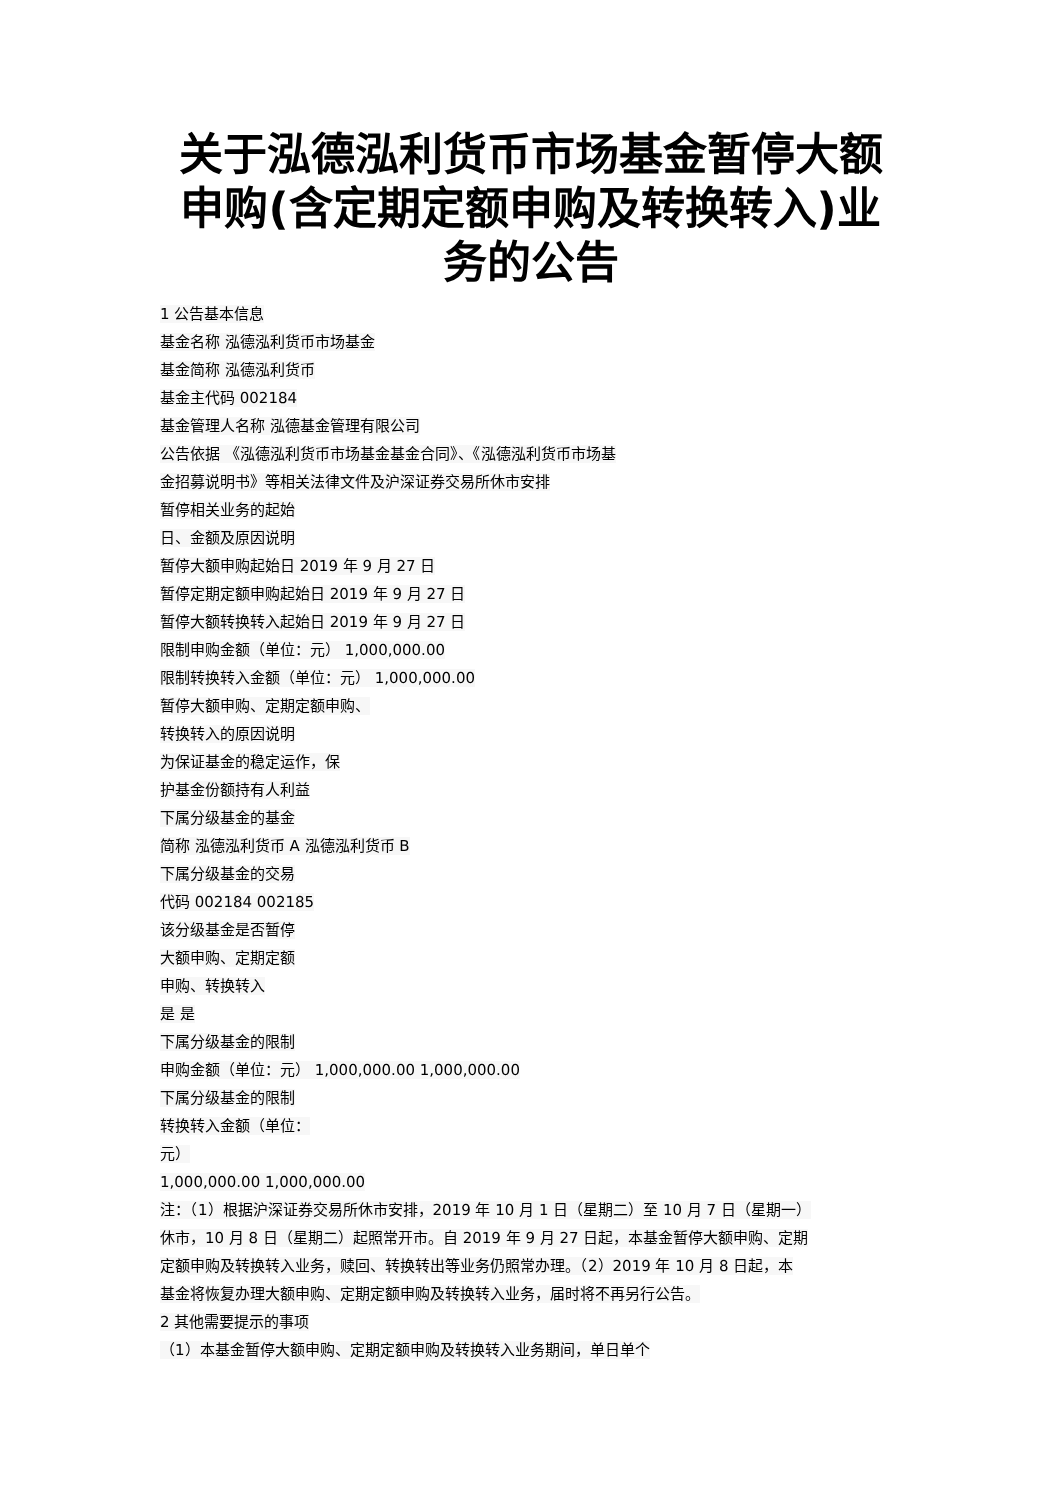关于泓德泓利货币市场基金暂停大额申购(含定期定额申购及转换转入)业务的公告
1 公告基本信息
基金名称 泓德泓利货币市场基金
基金简称 泓德泓利货币
基金主代码 002184
基金管理人名称 泓德基金管理有限公司
公告依据 《泓德泓利货币市场基金基金合同》、《泓德泓利货币市场基
金招募说明书》等相关法律文件及沪深证券交易所休市安排
暂停相关业务的起始
日、金额及原因说明
暂停大额申购起始日 2019 年 9 月 27 日
暂停定期定额申购起始日 2019 年 9 月 27 日
暂停大额转换转入起始日 2019 年 9 月 27 日
限制申购金额（单位：元） 1,000,000.00
限制转换转入金额（单位：元） 1,000,000.00
暂停大额申购、定期定额申购、
转换转入的原因说明
为保证基金的稳定运作，保
护基金份额持有人利益
下属分级基金的基金
简称 泓德泓利货币 A 泓德泓利货币 B
下属分级基金的交易
代码 002184 002185
该分级基金是否暂停
大额申购、定期定额
申购、转换转入
是 是
下属分级基金的限制
申购金额（单位：元） 1,000,000.00 1,000,000.00
下属分级基金的限制
转换转入金额（单位：
元）
1,000,000.00 1,000,000.00
注：（1）根据沪深证券交易所休市安排，2019 年 10 月 1 日（星期二）至 10 月 7 日（星期一）
休市，10 月 8 日（星期二）起照常开市。自 2019 年 9 月 27 日起，本基金暂停大额申购、定期
定额申购及转换转入业务，赎回、转换转出等业务仍照常办理。（2）2019 年 10 月 8 日起，本
基金将恢复办理大额申购、定期定额申购及转换转入业务，届时将不再另行公告。
2 其他需要提示的事项
（1）本基金暂停大额申购、定期定额申购及转换转入业务期间，单日单个